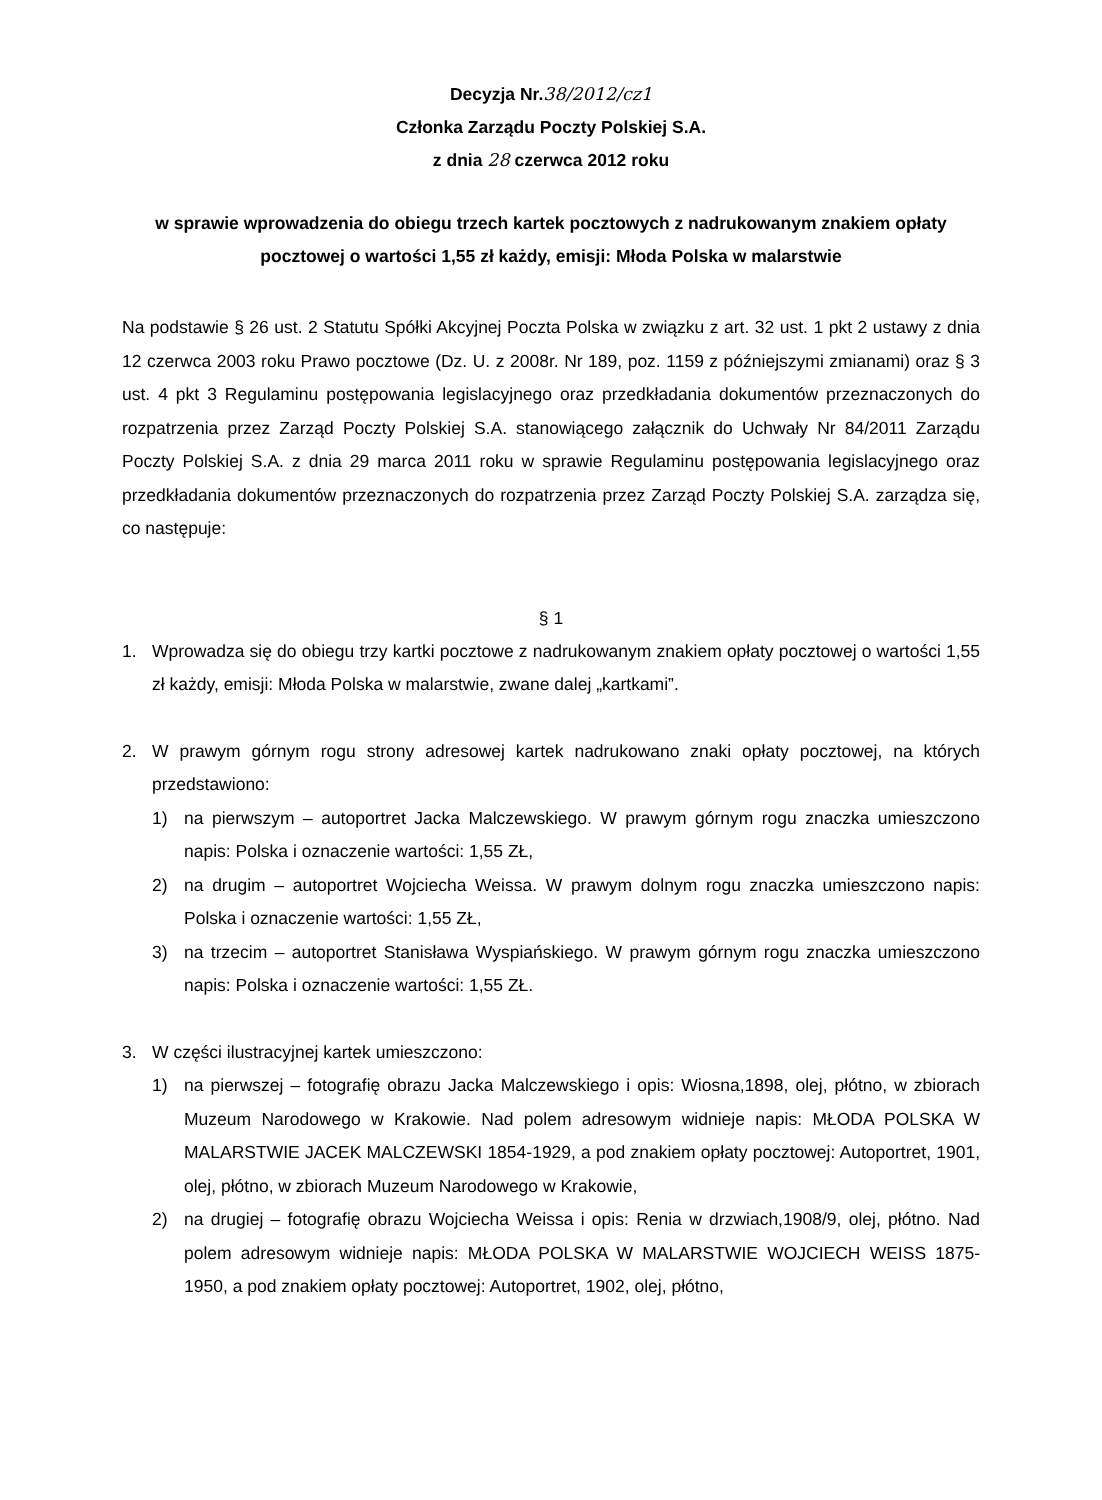Decyzja Nr.38/2012/cz1
Członka Zarządu Poczty Polskiej S.A.
z dnia 28 czerwca 2012 roku
w sprawie wprowadzenia do obiegu trzech kartek pocztowych z nadrukowanym znakiem opłaty pocztowej o wartości 1,55 zł każdy, emisji: Młoda Polska w malarstwie
Na podstawie § 26 ust. 2 Statutu Spółki Akcyjnej Poczta Polska w związku z art. 32 ust. 1 pkt 2 ustawy z dnia 12 czerwca 2003 roku Prawo pocztowe (Dz. U. z 2008r. Nr 189, poz. 1159 z późniejszymi zmianami) oraz § 3 ust. 4 pkt 3 Regulaminu postępowania legislacyjnego oraz przedkładania dokumentów przeznaczonych do rozpatrzenia przez Zarząd Poczty Polskiej S.A. stanowiącego załącznik do Uchwały Nr 84/2011 Zarządu Poczty Polskiej S.A. z dnia 29 marca 2011 roku w sprawie Regulaminu postępowania legislacyjnego oraz przedkładania dokumentów przeznaczonych do rozpatrzenia przez Zarząd Poczty Polskiej S.A. zarządza się, co następuje:
§ 1
1. Wprowadza się do obiegu trzy kartki pocztowe z nadrukowanym znakiem opłaty pocztowej o wartości 1,55 zł każdy, emisji: Młoda Polska w malarstwie, zwane dalej „kartkami”.
2. W prawym górnym rogu strony adresowej kartek nadrukowano znaki opłaty pocztowej, na których przedstawiono:
1) na pierwszym – autoportret Jacka Malczewskiego. W prawym górnym rogu znaczka umieszczono napis: Polska i oznaczenie wartości: 1,55 ZŁ,
2) na drugim – autoportret Wojciecha Weissa. W prawym dolnym rogu znaczka umieszczono napis: Polska i oznaczenie wartości: 1,55 ZŁ,
3) na trzecim – autoportret Stanisława Wyspiańskiego. W prawym górnym rogu znaczka umieszczono napis: Polska i oznaczenie wartości: 1,55 ZŁ.
3. W części ilustracyjnej kartek umieszczono:
1) na pierwszej – fotografię obrazu Jacka Malczewskiego i opis: Wiosna,1898, olej, płótno, w zbiorach Muzeum Narodowego w Krakowie. Nad polem adresowym widnieje napis: MŁODA POLSKA W MALARSTWIE JACEK MALCZEWSKI 1854-1929, a pod znakiem opłaty pocztowej: Autoportret, 1901, olej, płótno, w zbiorach Muzeum Narodowego w Krakowie,
2) na drugiej – fotografię obrazu Wojciecha Weissa i opis: Renia w drzwiach,1908/9, olej, płótno. Nad polem adresowym widnieje napis: MŁODA POLSKA W MALARSTWIE WOJCIECH WEISS 1875-1950, a pod znakiem opłaty pocztowej: Autoportret, 1902, olej, płótno,